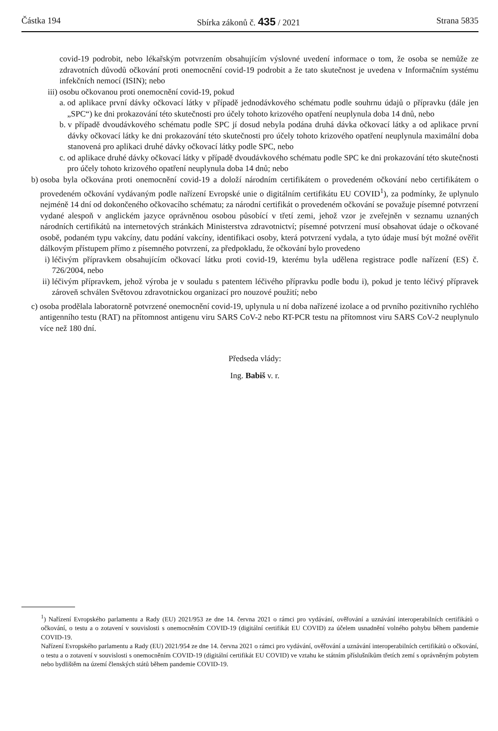Částka 194 Sbírka zákonů č. 435 / 2021 Strana 5835
covid-19 podrobit, nebo lékařským potvrzením obsahujícím výslovné uvedení informace o tom, že osoba se nemůže ze zdravotních důvodů očkování proti onemocnění covid-19 podrobit a že tato skutečnost je uvedena v Informačním systému infekčních nemocí (ISIN); nebo
iii)
osobu očkovanou proti onemocnění covid-19, pokud
a. od aplikace první dávky očkovací látky v případě jednodávkového schématu podle souhrnu údajů o přípravku (dále jen „SPC“) ke dni prokazování této skutečnosti pro účely tohoto krizového opatření neuplynula doba 14 dnů, nebo
b. v případě dvoudávkového schématu podle SPC jí dosud nebyla podána druhá dávka očkovací látky a od aplikace první dávky očkovací látky ke dni prokazování této skutečnosti pro účely tohoto krizového opatření neuplynula maximální doba stanovená pro aplikaci druhé dávky očkovací látky podle SPC, nebo
c. od aplikace druhé dávky očkovací látky v případě dvoudávkového schématu podle SPC ke dni prokazování této skutečnosti pro účely tohoto krizového opatření neuplynula doba 14 dnů; nebo
b) osoba byla očkována proti onemocnění covid-19 a doloží národním certifikátem o provedeném očkování nebo certifikátem o provedeném očkování vydávaným podle nařízení Evropské unie o digitálním certifikátu EU COVID<sup>1</sup>), za podmínky, že uplynulo nejméně 14 dní od dokončeného očkovacího schématu; za národní certifikát o provedeném očkování se považuje písemné potvrzení vydané alespoň v anglickém jazyce oprávněnou osobou působící v třetí zemi, jehož vzor je zveřejněn v seznamu uznaných národních certifikátů na internetových stránkách Ministerstva zdravotnictví; písemné potvrzení musí obsahovat údaje o očkované osobě, podaném typu vakcíny, datu podání vakcíny, identifikaci osoby, která potvrzení vydala, a tyto údaje musí být možné ověřit dálkovým přístupem přímo z písemného potvrzení, za předpokladu, že očkování bylo provedeno
i) léčivým přípravkem obsahujícím očkovací látku proti covid-19, kterému byla udělena registrace podle nařízení (ES) č. 726/2004, nebo
ii) léčivým přípravkem, jehož výroba je v souladu s patentem léčivého přípravku podle bodu i), pokud je tento léčivý přípravek zároveň schválen Světovou zdravotnickou organizací pro nouzové použití; nebo
c) osoba prodělala laboratorně potvrzené onemocnění covid-19, uplynula u ní doba nařízené izolace a od prvního pozitivního rychlého antigenního testu (RAT) na přítomnost antigenu viru SARS CoV-2 nebo RT-PCR testu na přítomnost viru SARS CoV-2 neuplynulo více než 180 dní.
Předseda vlády:
Ing. Babiš v. r.
<sup>1</sup>) Nařízení Evropského parlamentu a Rady (EU) 2021/953 ze dne 14. června 2021 o rámci pro vydávání, ověřování a uznávání interoperabilních certifikátů o očkování, o testu a o zotavení v souvislosti s onemocněním COVID-19 (digitální certifikát EU COVID) za účelem usnadnění volného pohybu během pandemie COVID-19.
Nařízení Evropského parlamentu a Rady (EU) 2021/954 ze dne 14. června 2021 o rámci pro vydávání, ověřování a uznávání interoperabilních certifikátů o očkování, o testu a o zotavení v souvislosti s onemocněním COVID-19 (digitální certifikát EU COVID) ve vztahu ke státním příslušníkům třetích zemí s oprávněným pobytem nebo bydlištěm na území členských států během pandemie COVID-19.